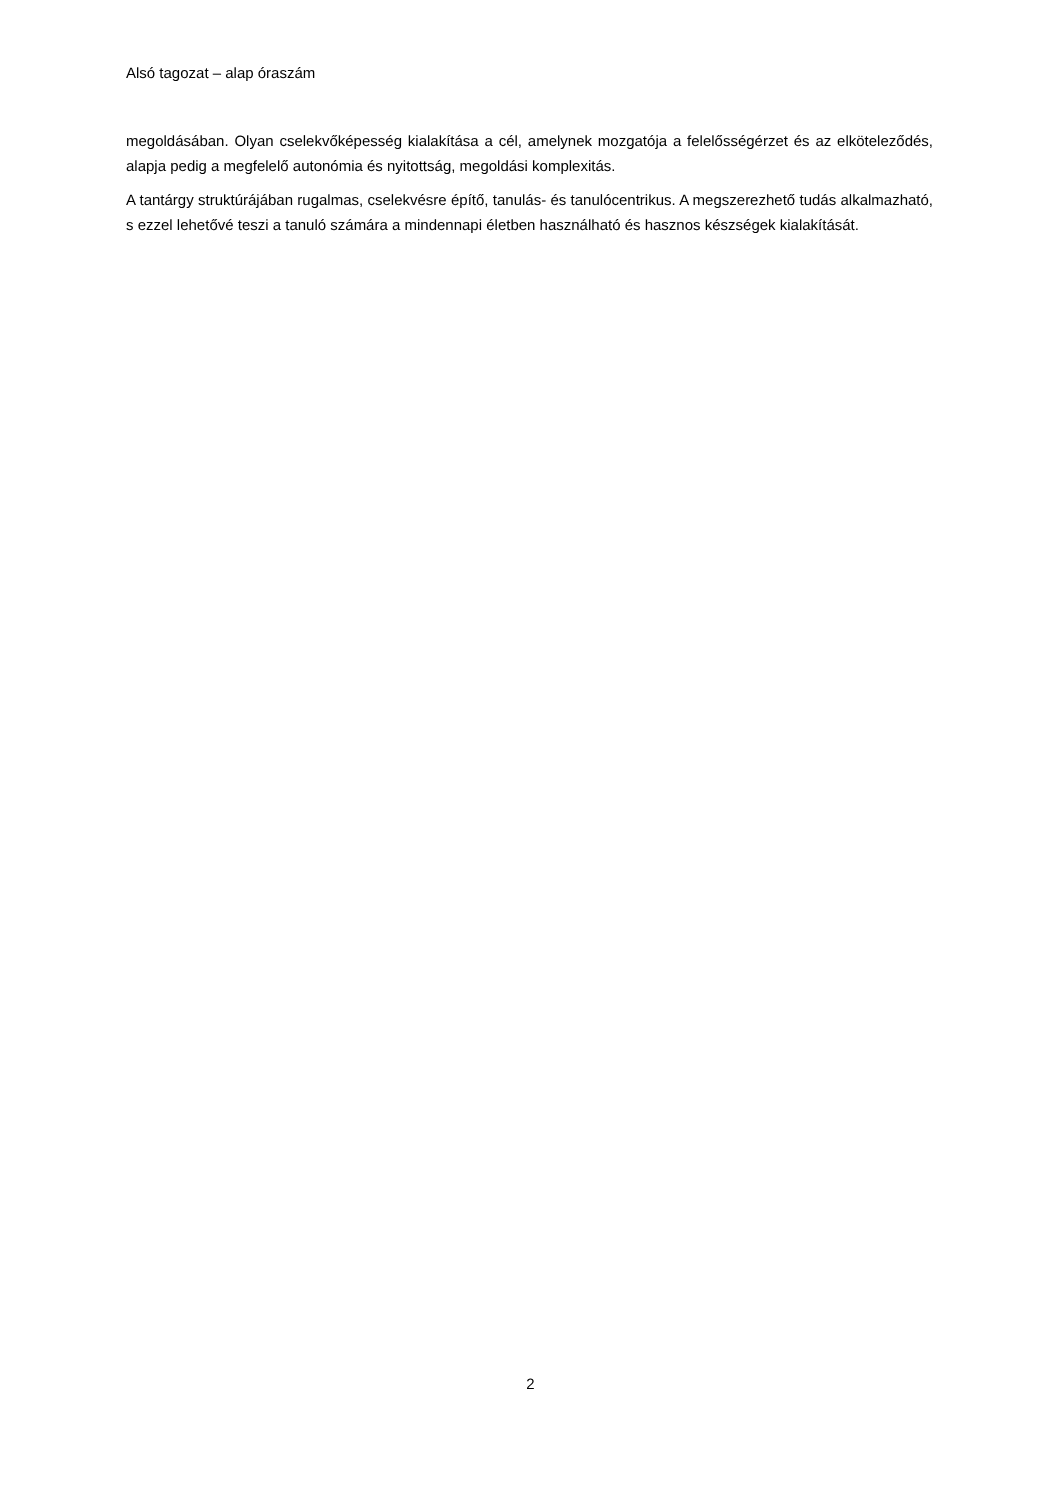Alsó tagozat – alap óraszám
megoldásában. Olyan cselekvőképesség kialakítása a cél, amelynek mozgatója a felelősségérzet és az elköteleződés, alapja pedig a megfelelő autonómia és nyitottság, megoldási komplexitás.
A tantárgy struktúrájában rugalmas, cselekvésre építő, tanulás- és tanulócentrikus. A megszerezhető tudás alkalmazható, s ezzel lehetővé teszi a tanuló számára a mindennapi életben használható és hasznos készségek kialakítását.
2